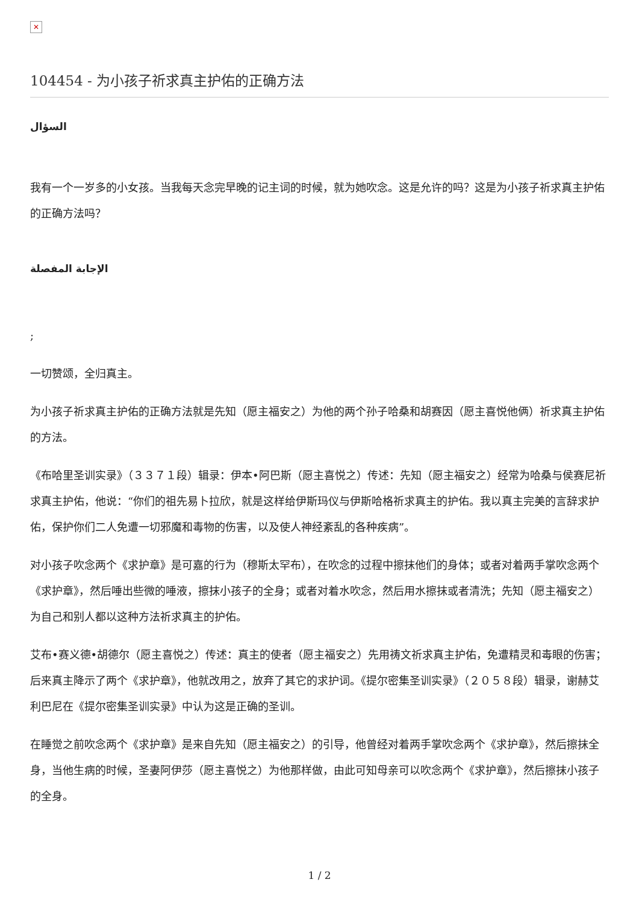✕
104454 - 为小孩子祈求真主护佑的正确方法
السؤال
我有一个一岁多的小女孩。当我每天念完早晚的记主词的时候，就为她吹念。这是允许的吗？这是为小孩子祈求真主护佑的正确方法吗？
الإجابة المفصلة
;
一切赞颂，全归真主。
为小孩子祈求真主护佑的正确方法就是先知（愿主福安之）为他的两个孙子哈桑和胡赛因（愿主喜悦他俩）祈求真主护佑的方法。
《布哈里圣训实录》（３３７１段）辑录：伊本•阿巴斯（愿主喜悦之）传述：先知（愿主福安之）经常为哈桑与侯赛尼祈求真主护佑，他说：“你们的祖先易卜拉欣，就是这样给伊斯玛仪与伊斯哈格祈求真主的护佑。我以真主完美的言辞求护佑，保护你们二人免遭一切邪魔和毒物的伤害，以及使人神经紊乱的各种疾病”。
对小孩子吹念两个《求护章》是可嘉的行为（穆斯太罕布），在吹念的过程中擦抹他们的身体；或者对着两手掌吹念两个《求护章》，然后唾出些微的唾液，擦抹小孩子的全身；或者对着水吹念，然后用水擦抹或者清洗；先知（愿主福安之）为自己和别人都以这种方法祈求真主的护佑。
艾布•赛义德•胡德尔（愿主喜悦之）传述：真主的使者（愿主福安之）先用祷文祈求真主护佑，免遭精灵和毒眼的伤害；后来真主降示了两个《求护章》，他就改用之，放弃了其它的求护词。《提尔密集圣训实录》（２０５８段）辑录，谢赫艾利巴尼在《提尔密集圣训实录》中认为这是正确的圣训。
在睡觉之前吹念两个《求护章》是来自先知（愿主福安之）的引导，他曾经对着两手掌吹念两个《求护章》，然后擦抹全身，当他生病的时候，圣妻阿伊莎（愿主喜悦之）为他那样做，由此可知母亲可以吹念两个《求护章》，然后擦抹小孩子的全身。
1 / 2